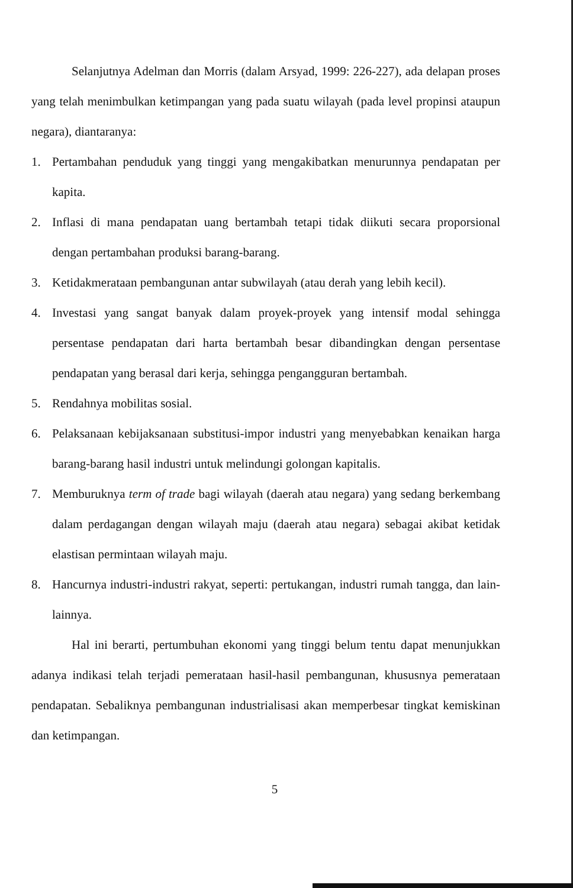Selanjutnya Adelman dan Morris (dalam Arsyad, 1999: 226-227), ada delapan proses yang telah menimbulkan ketimpangan yang pada suatu wilayah (pada level propinsi ataupun negara), diantaranya:
1. Pertambahan penduduk yang tinggi yang mengakibatkan menurunnya pendapatan per kapita.
2. Inflasi di mana pendapatan uang bertambah tetapi tidak diikuti secara proporsional dengan pertambahan produksi barang-barang.
3. Ketidakmerataan pembangunan antar subwilayah (atau derah yang lebih kecil).
4. Investasi yang sangat banyak dalam proyek-proyek yang intensif modal sehingga persentase pendapatan dari harta bertambah besar dibandingkan dengan persentase pendapatan yang berasal dari kerja, sehingga pengangguran bertambah.
5. Rendahnya mobilitas sosial.
6. Pelaksanaan kebijaksanaan substitusi-impor industri yang menyebabkan kenaikan harga barang-barang hasil industri untuk melindungi golongan kapitalis.
7. Memburuknya term of trade bagi wilayah (daerah atau negara) yang sedang berkembang dalam perdagangan dengan wilayah maju (daerah atau negara) sebagai akibat ketidak elastisan permintaan wilayah maju.
8. Hancurnya industri-industri rakyat, seperti: pertukangan, industri rumah tangga, dan lain-lainnya.
Hal ini berarti, pertumbuhan ekonomi yang tinggi belum tentu dapat menunjukkan adanya indikasi telah terjadi pemerataan hasil-hasil pembangunan, khususnya pemerataan pendapatan. Sebaliknya pembangunan industrialisasi akan memperbesar tingkat kemiskinan dan ketimpangan.
5